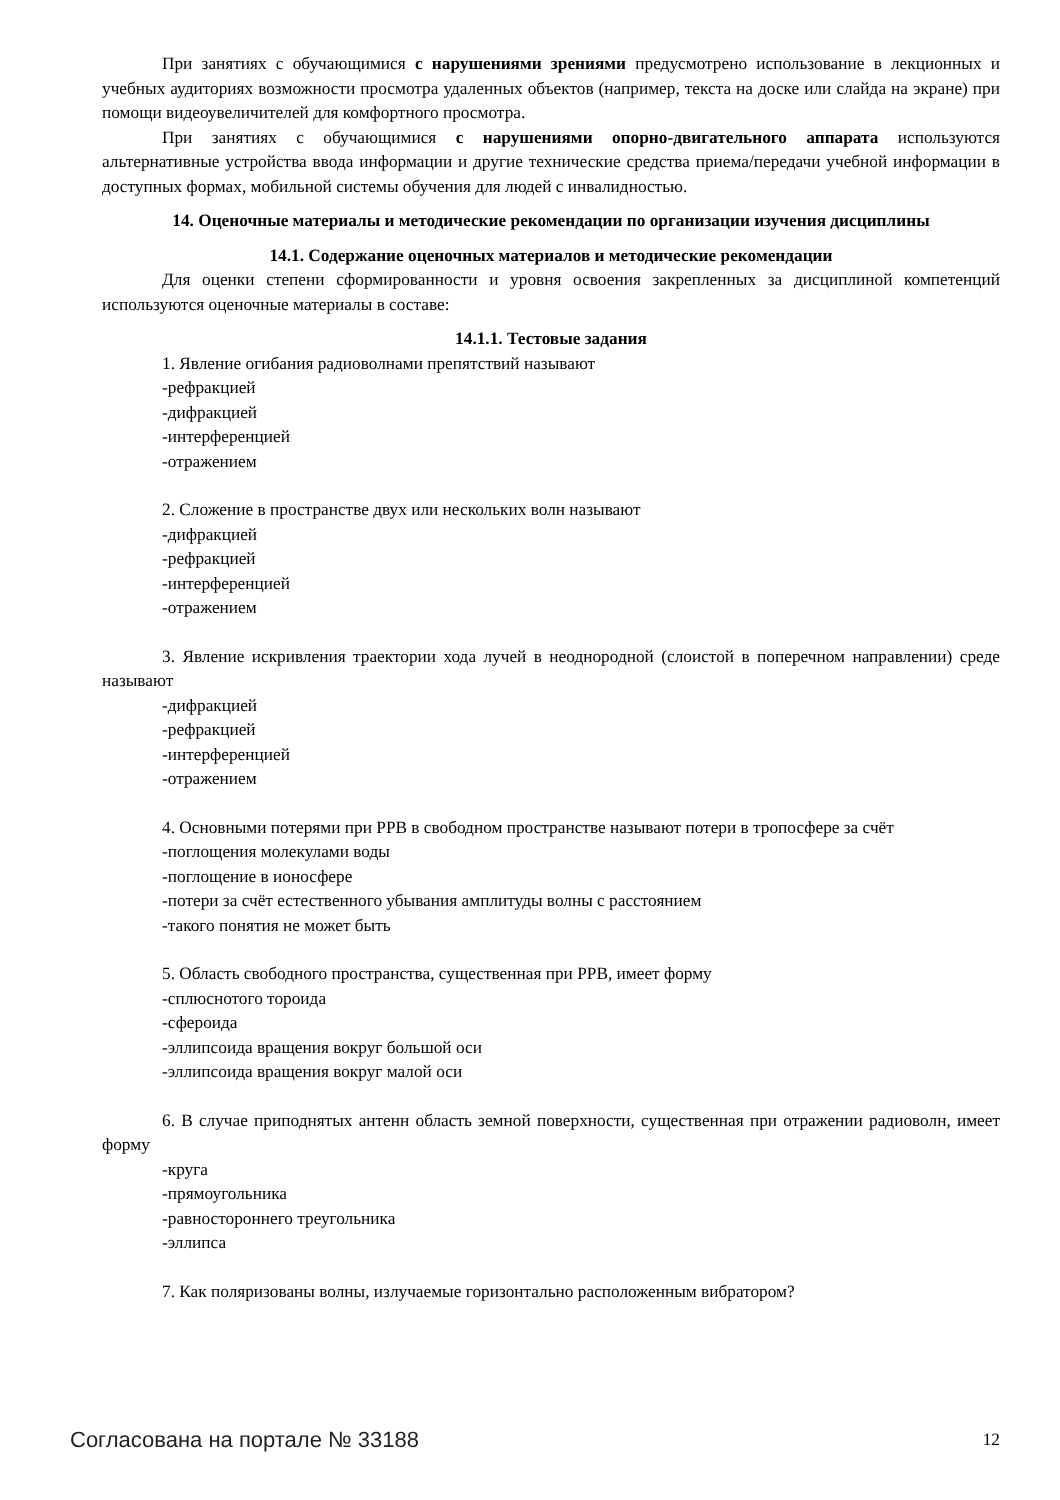При занятиях с обучающимися с нарушениями зрениями предусмотрено использование в лекционных и учебных аудиториях возможности просмотра удаленных объектов (например, текста на доске или слайда на экране) при помощи видеоувеличителей для комфортного просмотра.
При занятиях с обучающимися с нарушениями опорно-двигательного аппарата используются альтернативные устройства ввода информации и другие технические средства приема/передачи учебной информации в доступных формах, мобильной системы обучения для людей с инвалидностью.
14. Оценочные материалы и методические рекомендации по организации изучения дисциплины
14.1. Содержание оценочных материалов и методические рекомендации
Для оценки степени сформированности и уровня освоения закрепленных за дисциплиной компетенций используются оценочные материалы в составе:
14.1.1. Тестовые задания
1. Явление огибания радиоволнами препятствий называют
-рефракцией
-дифракцией
-интерференцией
-отражением
2. Сложение в пространстве двух или нескольких волн называют
-дифракцией
-рефракцией
-интерференцией
-отражением
3. Явление искривления траектории хода лучей в неоднородной (слоистой в поперечном направлении) среде называют
-дифракцией
-рефракцией
-интерференцией
-отражением
4. Основными потерями при РРВ в свободном пространстве называют потери в тропосфере за счёт
-поглощения молекулами воды
-поглощение в ионосфере
-потери за счёт естественного убывания амплитуды волны с расстоянием
-такого понятия не может быть
5. Область свободного пространства, существенная при РРВ, имеет форму
-сплюснотого тороида
-сфероида
-эллипсоида вращения вокруг большой оси
-эллипсоида вращения вокруг малой оси
6. В случае приподнятых антенн область земной поверхности, существенная при отражении радиоволн, имеет форму
-круга
-прямоугольника
-равностороннего треугольника
-эллипса
7. Как поляризованы волны, излучаемые горизонтально расположенным вибратором?
Согласована на портале № 33188 12